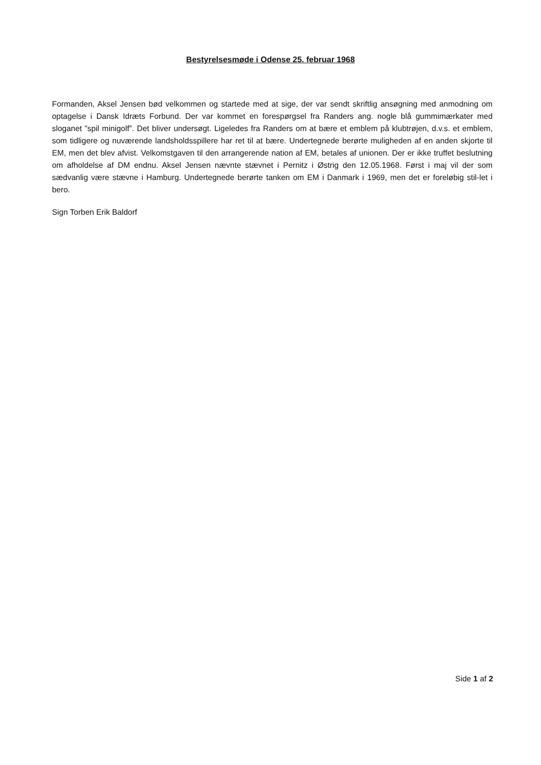Bestyrelsesmøde i Odense 25. februar 1968
Formanden, Aksel Jensen bød velkommen og startede med at sige, der var sendt skriftlig ansøgning med anmodning om optagelse i Dansk Idræts Forbund. Der var kommet en forespørgsel fra Randers ang. nogle blå gummimærkater med sloganet ”spil minigolf”. Det bliver undersøgt. Ligeledes fra Randers om at bære et emblem på klubtrøjen, d.v.s. et emblem, som tidligere og nuværende landsholdsspillere har ret til at bære. Undertegnede berørte muligheden af en anden skjorte til EM, men det blev afvist. Velkomstgaven til den arrangerende nation af EM, betales af unionen. Der er ikke truffet beslutning om afholdelse af DM endnu. Aksel Jensen nævnte stævnet i Pernitz i Østrig den 12.05.1968. Først i maj vil der som sædvanlig være stævne i Hamburg. Undertegnede berørte tanken om EM i Danmark i 1969, men det er foreløbig stil-let i bero.
Sign Torben Erik Baldorf
Side 1 af 2